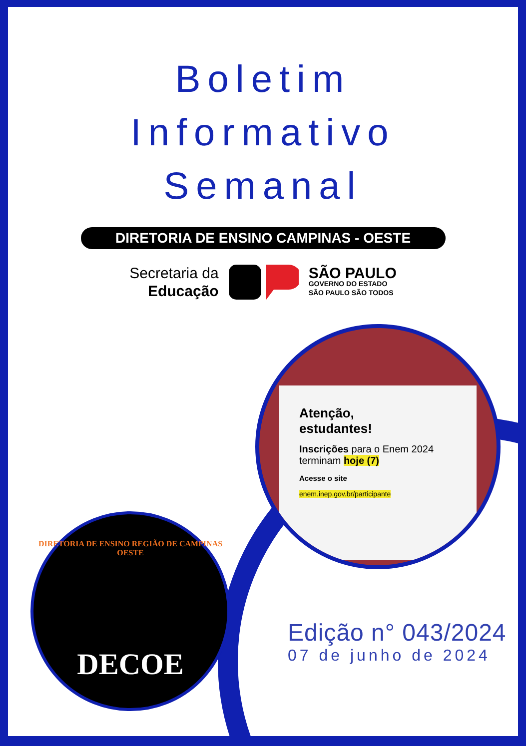Boletim
Informativo
Semanal
DIRETORIA DE ENSINO CAMPINAS - OESTE
Secretaria da
Educação
SÃO PAULO
GOVERNO DO ESTADO
SÃO PAULO SÃO TODOS
Atenção,
estudantes!
Inscrições para o Enem 2024 terminam hoje (7)
Acesse o site
enem.inep.gov.br/participante
DIRETORIA DE ENSINO REGIÃO DE CAMPINAS OESTE
DECOE
Edição n° 043/2024
07 de junho de 2024